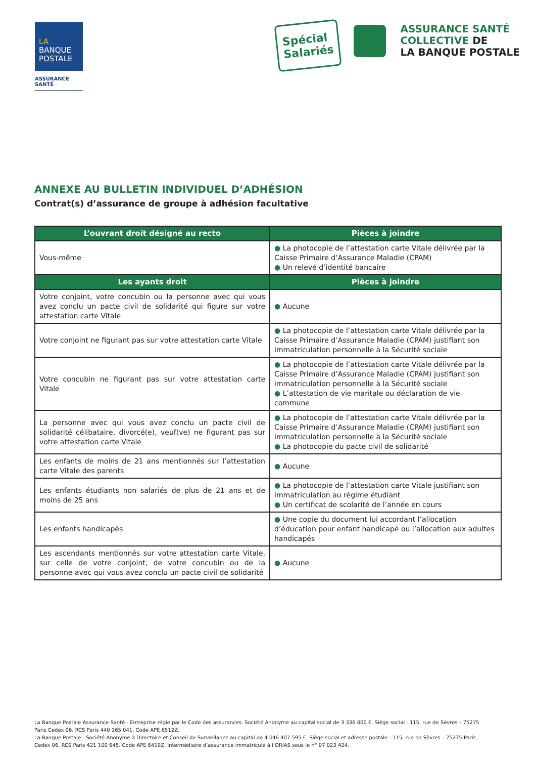LA
BANQUE
POSTALE
ASSURANCE
SANTÉ
Spécial
Salariés
ASSURANCE SANTÉ
COLLECTIVE DE
LA BANQUE POSTALE
ANNEXE AU BULLETIN INDIVIDUEL D’ADHÉSION
Contrat(s) d’assurance de groupe à adhésion facultative
| L’ouvrant droit désigné au recto | Pièces à joindre |
| --- | --- |
| Vous-même | ● La photocopie de l’attestation carte Vitale délivrée par la Caisse Primaire d’Assurance Maladie (CPAM) ● Un relevé d’identité bancaire |
| Les ayants droit | Pièces à joindre |
| Votre conjoint, votre concubin ou la personne avec qui vous avez conclu un pacte civil de solidarité qui figure sur votre attestation carte Vitale | ● Aucune |
| Votre conjoint ne figurant pas sur votre attestation carte Vitale | ● La photocopie de l’attestation carte Vitale délivrée par la Caisse Primaire d’Assurance Maladie (CPAM) justifiant son immatriculation personnelle à la Sécurité sociale |
| Votre concubin ne figurant pas sur votre attestation carte Vitale | ● La photocopie de l’attestation carte Vitale délivrée par la Caisse Primaire d’Assurance Maladie (CPAM) justifiant son immatriculation personnelle à la Sécurité sociale ● L’attestation de vie maritale ou déclaration de vie commune |
| La personne avec qui vous avez conclu un pacte civil de solidarité célibataire, divorcé(e), veuf(ve) ne figurant pas sur votre attestation carte Vitale | ● La photocopie de l’attestation carte Vitale délivrée par la Caisse Primaire d’Assurance Maladie (CPAM) justifiant son immatriculation personnelle à la Sécurité sociale ● La photocopie du pacte civil de solidarité |
| Les enfants de moins de 21 ans mentionnés sur l’attestation carte Vitale des parents | ● Aucune |
| Les enfants étudiants non salariés de plus de 21 ans et de moins de 25 ans | ● La photocopie de l’attestation carte Vitale justifiant son immatriculation au régime étudiant ● Un certificat de scolarité de l’année en cours |
| Les enfants handicapés | ● Une copie du document lui accordant l’allocation d’éducation pour enfant handicapé ou l’allocation aux adultes handicapés |
| Les ascendants mentionnés sur votre attestation carte Vitale, sur celle de votre conjoint, de votre concubin ou de la personne avec qui vous avez conclu un pacte civil de solidarité | ● Aucune |
La Banque Postale Assurance Santé - Entreprise régie par le Code des assurances. Société Anonyme au capital social de 3 336 000 €. Siège social : 115, rue de Sèvres – 75275 Paris Cedex 06. RCS Paris 440 165 041. Code APE 6512Z.
La Banque Postale - Société Anonyme à Directoire et Conseil de Surveillance au capital de 4 046 407 595 €. Siège social et adresse postale : 115, rue de Sèvres – 75275 Paris Cedex 06. RCS Paris 421 100 645. Code APE 6419Z. Intermédiaire d’assurance immatriculé à l’ORIAS sous le n° 07 023 424.